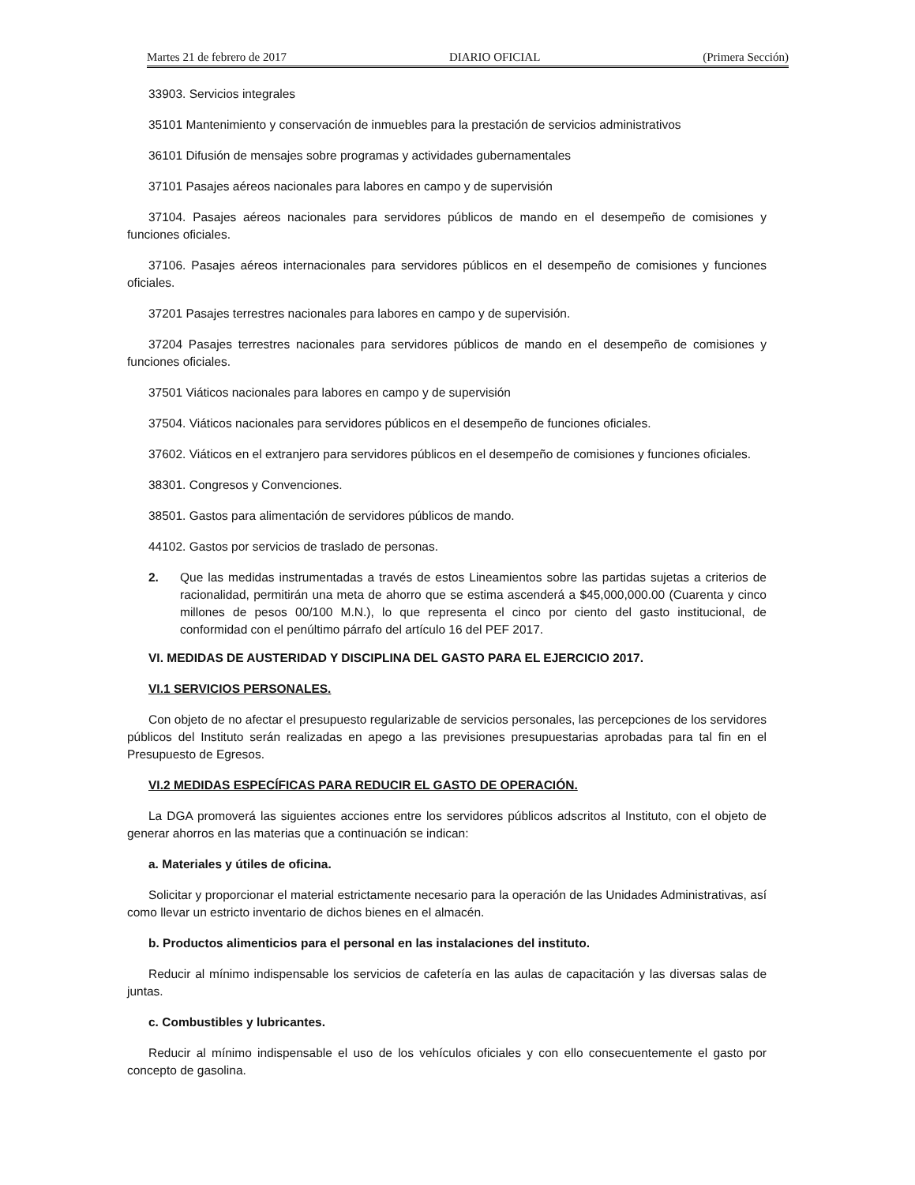Martes 21 de febrero de 2017 DIARIO OFICIAL (Primera Sección)
33903. Servicios integrales
35101 Mantenimiento y conservación de inmuebles para la prestación de servicios administrativos
36101 Difusión de mensajes sobre programas y actividades gubernamentales
37101 Pasajes aéreos nacionales para labores en campo y de supervisión
37104. Pasajes aéreos nacionales para servidores públicos de mando en el desempeño de comisiones y funciones oficiales.
37106. Pasajes aéreos internacionales para servidores públicos en el desempeño de comisiones y funciones oficiales.
37201 Pasajes terrestres nacionales para labores en campo y de supervisión.
37204 Pasajes terrestres nacionales para servidores públicos de mando en el desempeño de comisiones y funciones oficiales.
37501 Viáticos nacionales para labores en campo y de supervisión
37504. Viáticos nacionales para servidores públicos en el desempeño de funciones oficiales.
37602. Viáticos en el extranjero para servidores públicos en el desempeño de comisiones y funciones oficiales.
38301. Congresos y Convenciones.
38501. Gastos para alimentación de servidores públicos de mando.
44102. Gastos por servicios de traslado de personas.
2. Que las medidas instrumentadas a través de estos Lineamientos sobre las partidas sujetas a criterios de racionalidad, permitirán una meta de ahorro que se estima ascenderá a $45,000,000.00 (Cuarenta y cinco millones de pesos 00/100 M.N.), lo que representa el cinco por ciento del gasto institucional, de conformidad con el penúltimo párrafo del artículo 16 del PEF 2017.
VI. MEDIDAS DE AUSTERIDAD Y DISCIPLINA DEL GASTO PARA EL EJERCICIO 2017.
VI.1 SERVICIOS PERSONALES.
Con objeto de no afectar el presupuesto regularizable de servicios personales, las percepciones de los servidores públicos del Instituto serán realizadas en apego a las previsiones presupuestarias aprobadas para tal fin en el Presupuesto de Egresos.
VI.2 MEDIDAS ESPECÍFICAS PARA REDUCIR EL GASTO DE OPERACIÓN.
La DGA promoverá las siguientes acciones entre los servidores públicos adscritos al Instituto, con el objeto de generar ahorros en las materias que a continuación se indican:
a. Materiales y útiles de oficina.
Solicitar y proporcionar el material estrictamente necesario para la operación de las Unidades Administrativas, así como llevar un estricto inventario de dichos bienes en el almacén.
b. Productos alimenticios para el personal en las instalaciones del instituto.
Reducir al mínimo indispensable los servicios de cafetería en las aulas de capacitación y las diversas salas de juntas.
c. Combustibles y lubricantes.
Reducir al mínimo indispensable el uso de los vehículos oficiales y con ello consecuentemente el gasto por concepto de gasolina.